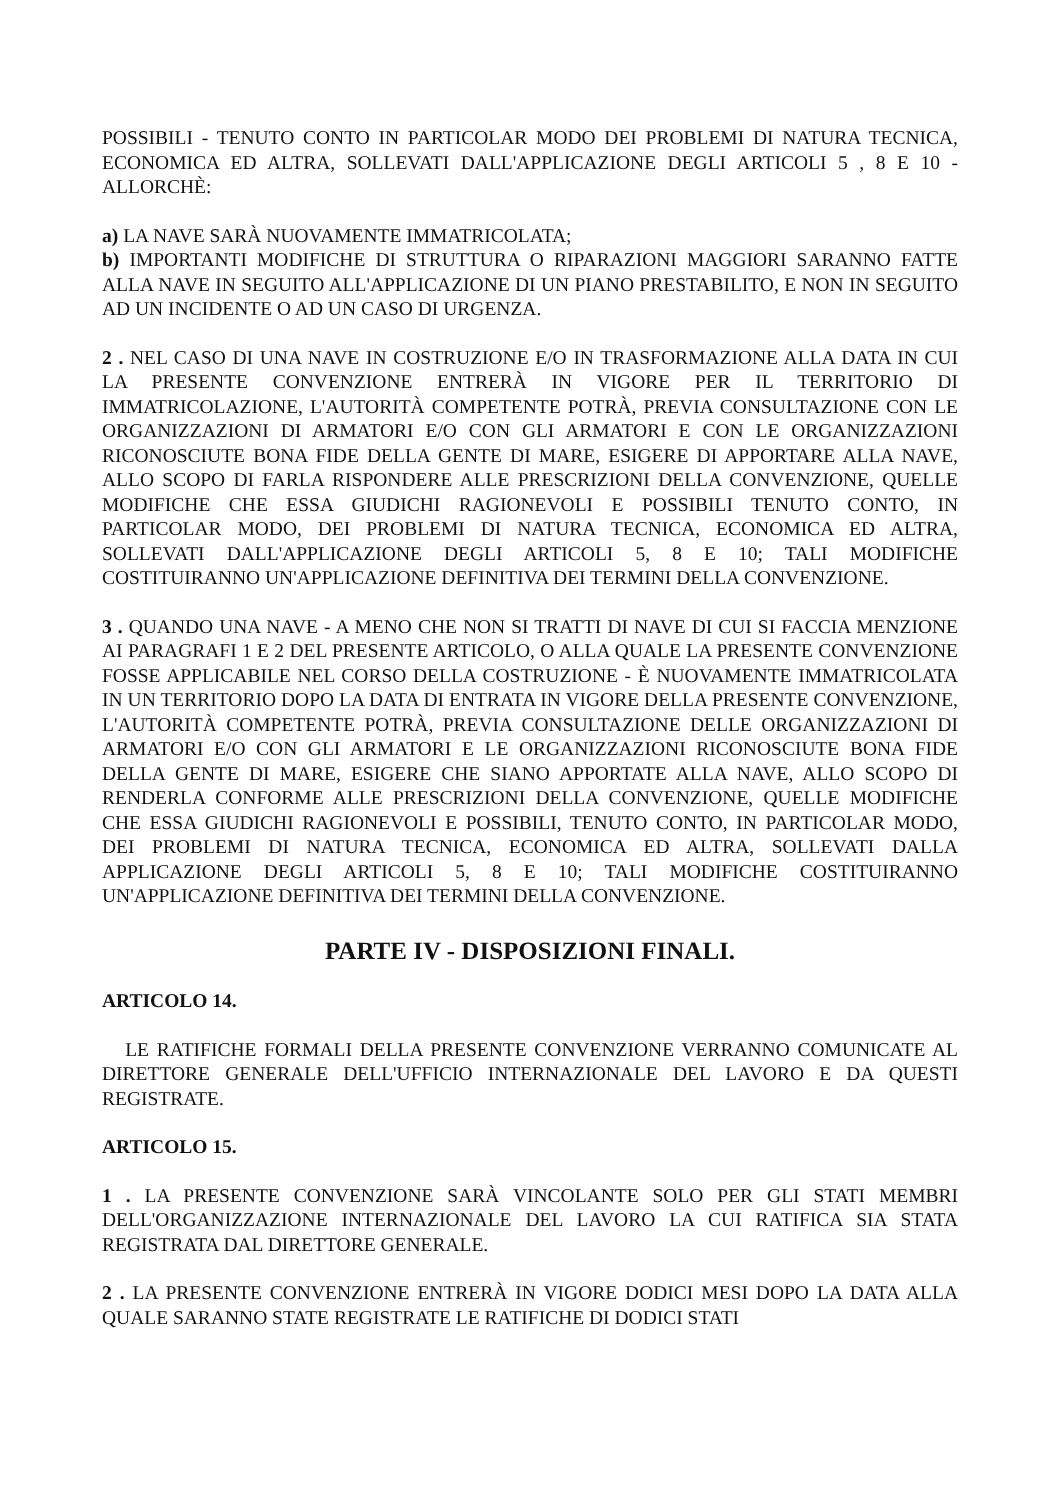POSSIBILI - TENUTO CONTO IN PARTICOLAR MODO DEI PROBLEMI DI NATURA TECNICA, ECONOMICA ED ALTRA, SOLLEVATI DALL'APPLICAZIONE DEGLI ARTICOLI 5 , 8 E 10 - ALLORCHÈ:
a) LA NAVE SARÀ NUOVAMENTE IMMATRICOLATA;
b) IMPORTANTI MODIFICHE DI STRUTTURA O RIPARAZIONI MAGGIORI SARANNO FATTE ALLA NAVE IN SEGUITO ALL'APPLICAZIONE DI UN PIANO PRESTABILITO, E NON IN SEGUITO AD UN INCIDENTE O AD UN CASO DI URGENZA.
2 . NEL CASO DI UNA NAVE IN COSTRUZIONE E/O IN TRASFORMAZIONE ALLA DATA IN CUI LA PRESENTE CONVENZIONE ENTRERÀ IN VIGORE PER IL TERRITORIO DI IMMATRICOLAZIONE, L'AUTORITÀ COMPETENTE POTRÀ, PREVIA CONSULTAZIONE CON LE ORGANIZZAZIONI DI ARMATORI E/O CON GLI ARMATORI E CON LE ORGANIZZAZIONI RICONOSCIUTE BONA FIDE DELLA GENTE DI MARE, ESIGERE DI APPORTARE ALLA NAVE, ALLO SCOPO DI FARLA RISPONDERE ALLE PRESCRIZIONI DELLA CONVENZIONE, QUELLE MODIFICHE CHE ESSA GIUDICHI RAGIONEVOLI E POSSIBILI TENUTO CONTO, IN PARTICOLAR MODO, DEI PROBLEMI DI NATURA TECNICA, ECONOMICA ED ALTRA, SOLLEVATI DALL'APPLICAZIONE DEGLI ARTICOLI 5, 8 E 10; TALI MODIFICHE COSTITUIRANNO UN'APPLICAZIONE DEFINITIVA DEI TERMINI DELLA CONVENZIONE.
3 . QUANDO UNA NAVE - A MENO CHE NON SI TRATTI DI NAVE DI CUI SI FACCIA MENZIONE AI PARAGRAFI 1 E 2 DEL PRESENTE ARTICOLO, O ALLA QUALE LA PRESENTE CONVENZIONE FOSSE APPLICABILE NEL CORSO DELLA COSTRUZIONE - È NUOVAMENTE IMMATRICOLATA IN UN TERRITORIO DOPO LA DATA DI ENTRATA IN VIGORE DELLA PRESENTE CONVENZIONE, L'AUTORITÀ COMPETENTE POTRÀ, PREVIA CONSULTAZIONE DELLE ORGANIZZAZIONI DI ARMATORI E/O CON GLI ARMATORI E LE ORGANIZZAZIONI RICONOSCIUTE BONA FIDE DELLA GENTE DI MARE, ESIGERE CHE SIANO APPORTATE ALLA NAVE, ALLO SCOPO DI RENDERLA CONFORME ALLE PRESCRIZIONI DELLA CONVENZIONE, QUELLE MODIFICHE CHE ESSA GIUDICHI RAGIONEVOLI E POSSIBILI, TENUTO CONTO, IN PARTICOLAR MODO, DEI PROBLEMI DI NATURA TECNICA, ECONOMICA ED ALTRA, SOLLEVATI DALLA APPLICAZIONE DEGLI ARTICOLI 5, 8 E 10; TALI MODIFICHE COSTITUIRANNO UN'APPLICAZIONE DEFINITIVA DEI TERMINI DELLA CONVENZIONE.
PARTE IV - DISPOSIZIONI FINALI.
ARTICOLO 14.
LE RATIFICHE FORMALI DELLA PRESENTE CONVENZIONE VERRANNO COMUNICATE AL DIRETTORE GENERALE DELL'UFFICIO INTERNAZIONALE DEL LAVORO E DA QUESTI REGISTRATE.
ARTICOLO 15.
1 . LA PRESENTE CONVENZIONE SARÀ VINCOLANTE SOLO PER GLI STATI MEMBRI DELL'ORGANIZZAZIONE INTERNAZIONALE DEL LAVORO LA CUI RATIFICA SIA STATA REGISTRATA DAL DIRETTORE GENERALE.
2 . LA PRESENTE CONVENZIONE ENTRERÀ IN VIGORE DODICI MESI DOPO LA DATA ALLA QUALE SARANNO STATE REGISTRATE LE RATIFICHE DI DODICI STATI